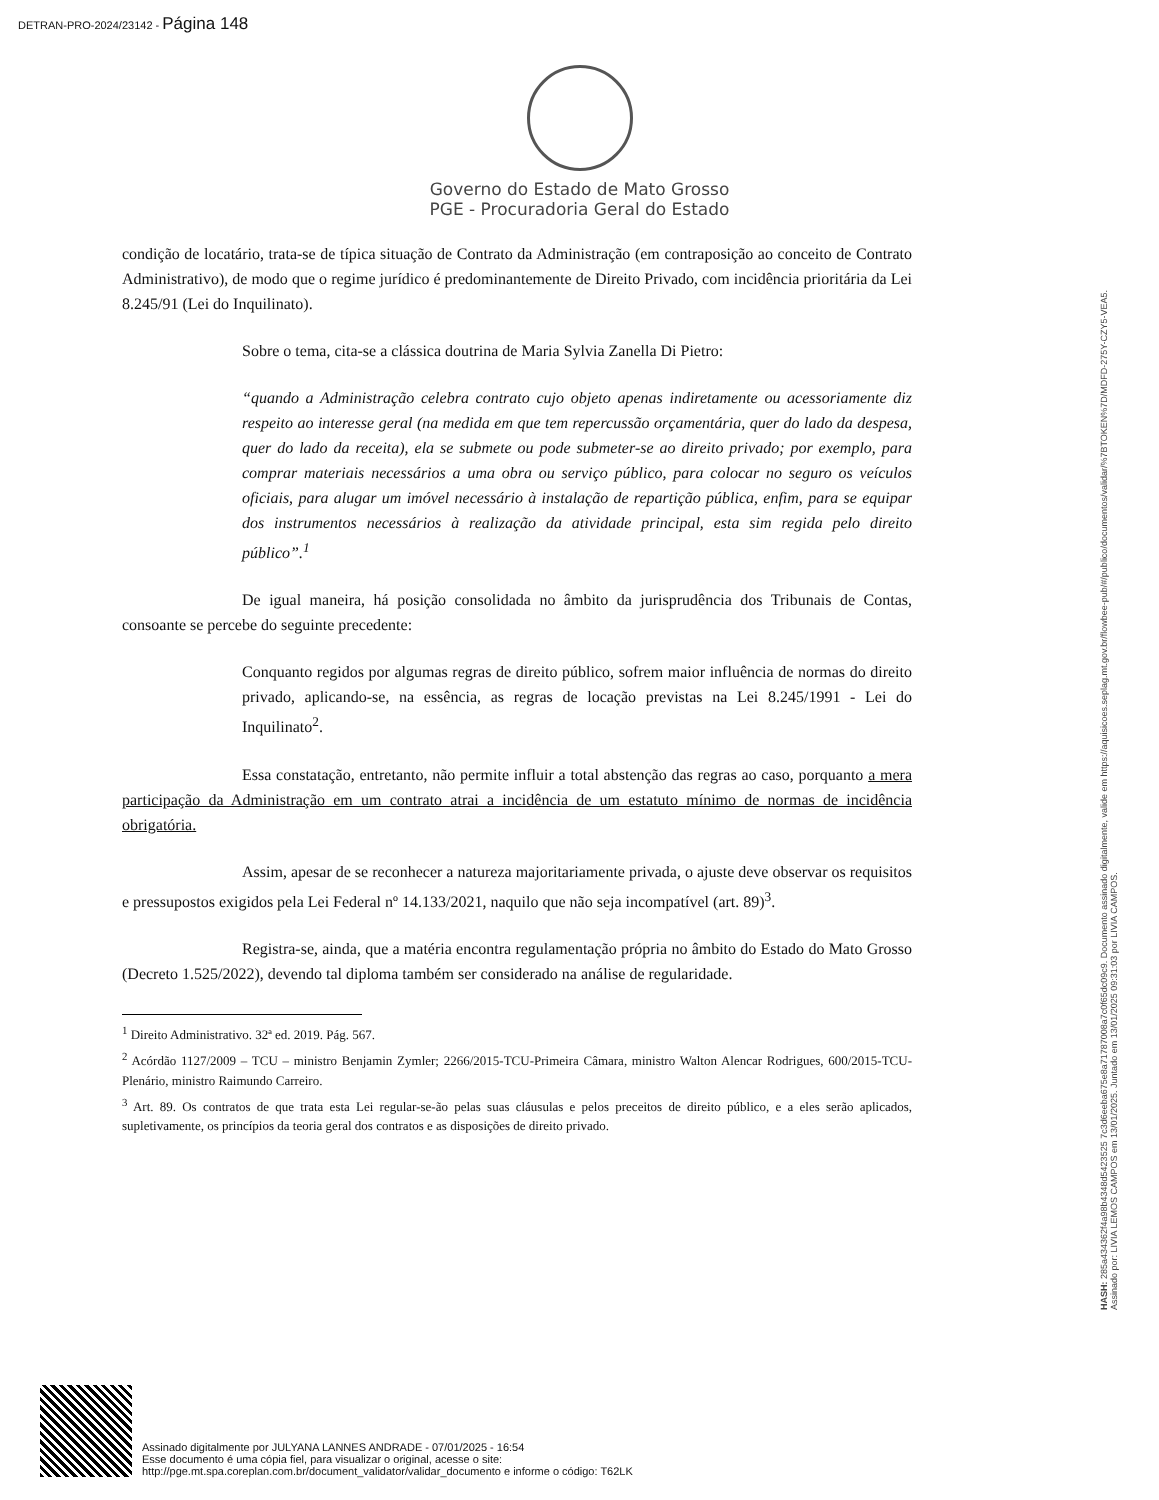DETRAN-PRO-2024/23142 - Página 148
Governo do Estado de Mato Grosso
PGE - Procuradoria Geral do Estado
condição de locatário, trata-se de típica situação de Contrato da Administração (em contraposição ao conceito de Contrato Administrativo), de modo que o regime jurídico é predominantemente de Direito Privado, com incidência prioritária da Lei 8.245/91 (Lei do Inquilinato).
Sobre o tema, cita-se a clássica doutrina de Maria Sylvia Zanella Di Pietro:
“quando a Administração celebra contrato cujo objeto apenas indiretamente ou acessoriamente diz respeito ao interesse geral (na medida em que tem repercussão orçamentária, quer do lado da despesa, quer do lado da receita), ela se submete ou pode submeter-se ao direito privado; por exemplo, para comprar materiais necessários a uma obra ou serviço público, para colocar no seguro os veículos oficiais, para alugar um imóvel necessário à instalação de repartição pública, enfim, para se equipar dos instrumentos necessários à realização da atividade principal, esta sim regida pelo direito público”.<sup>1</sup>
De igual maneira, há posição consolidada no âmbito da jurisprudência dos Tribunais de Contas, consoante se percebe do seguinte precedente:
Conquanto regidos por algumas regras de direito público, sofrem maior influência de normas do direito privado, aplicando-se, na essência, as regras de locação previstas na Lei 8.245/1991 - Lei do Inquilinato<sup>2</sup>.
Essa constatação, entretanto, não permite influir a total abstenção das regras ao caso, porquanto a mera participação da Administração em um contrato atrai a incidência de um estatuto mínimo de normas de incidência obrigatória.
Assim, apesar de se reconhecer a natureza majoritariamente privada, o ajuste deve observar os requisitos e pressupostos exigidos pela Lei Federal nº 14.133/2021, naquilo que não seja incompatível (art. 89)<sup>3</sup>.
Registra-se, ainda, que a matéria encontra regulamentação própria no âmbito do Estado do Mato Grosso (Decreto 1.525/2022), devendo tal diploma também ser considerado na análise de regularidade.
<sup>1</sup> Direito Administrativo. 32ª ed. 2019. Pág. 567.
<sup>2</sup> Acórdão 1127/2009 – TCU – ministro Benjamin Zymler; 2266/2015-TCU-Primeira Câmara, ministro Walton Alencar Rodrigues, 600/2015-TCU- Plenário, ministro Raimundo Carreiro.
<sup>3</sup> Art. 89. Os contratos de que trata esta Lei regular-se-ão pelas suas cláusulas e pelos preceitos de direito público, e a eles serão aplicados, supletivamente, os princípios da teoria geral dos contratos e as disposições de direito privado.
HASH: 285a434362f4a98b4348d5423525 7c3d6eeba675e8a71787008a7c0f65dc09c9. Documento assinado digitalmente, valide em https://aquisicoes.seplag.mt.gov.br/flowbee-pub/#/publico/documentos/validar/%7BTOKEN%7D/MDFD-275Y-CZY5-VEA5.
Assinado por: LIVIA LEMOS CAMPOS em 13/01/2025. Juntado em 13/01/2025 09:31:03 por LIVIA CAMPOS.
Assinado digitalmente por JULYANA LANNES ANDRADE - 07/01/2025 - 16:54
Esse documento é uma cópia fiel, para visualizar o original, acesse o site:
http://pge.mt.spa.coreplan.com.br/document_validator/validar_documento e informe o código: T62LK